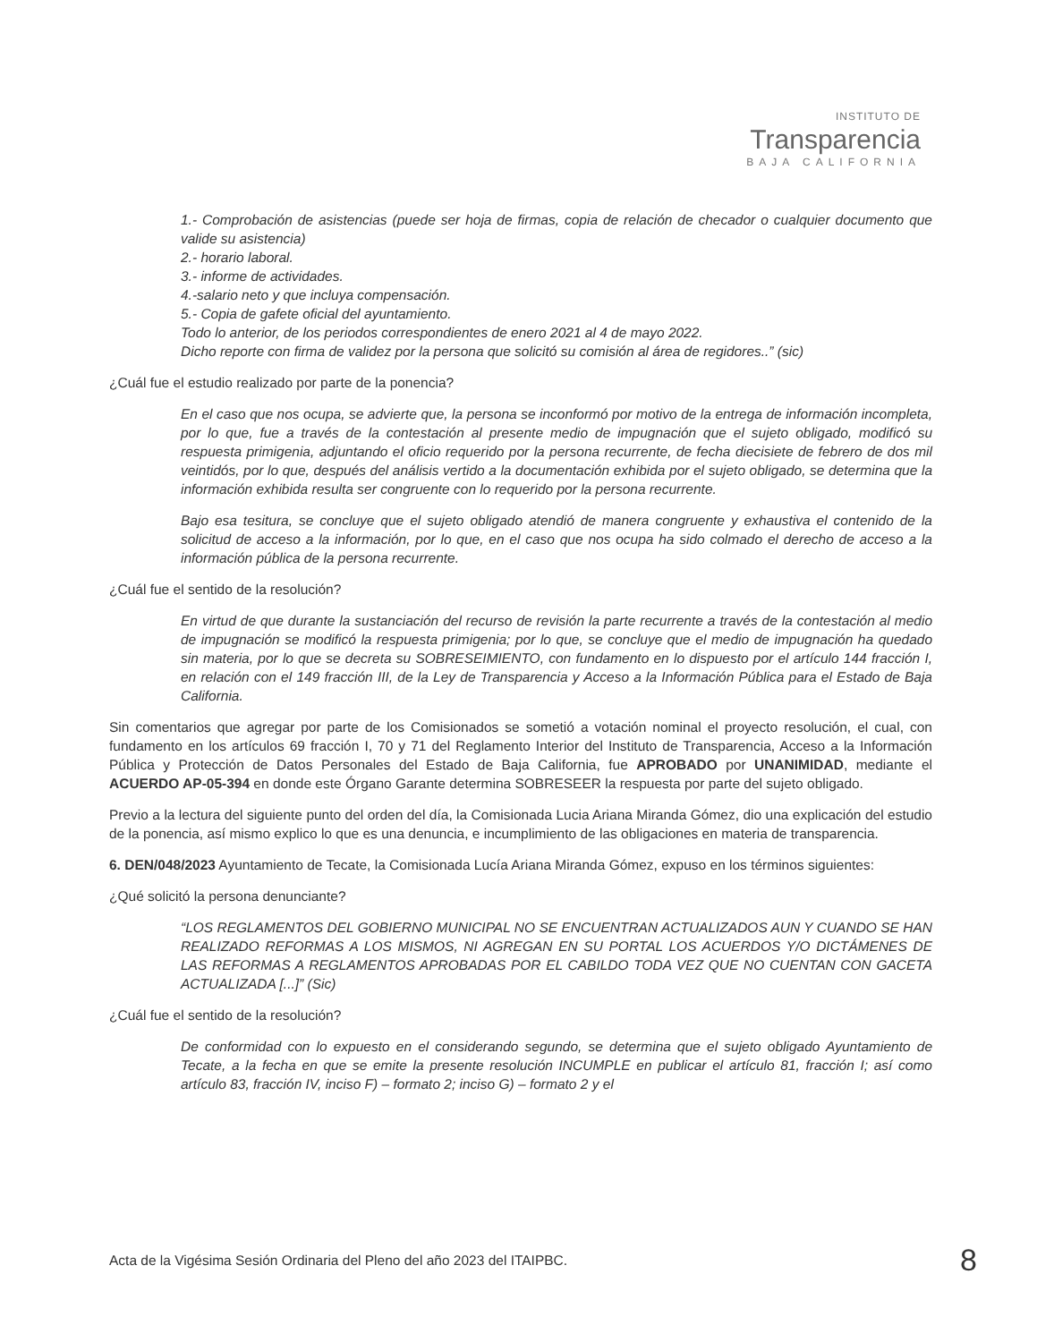INSTITUTO DE
Transparencia
BAJA CALIFORNIA
1.- Comprobación de asistencias (puede ser hoja de firmas, copia de relación de checador o cualquier documento que valide su asistencia)
2.- horario laboral.
3.- informe de actividades.
4.-salario neto y que incluya compensación.
5.- Copia de gafete oficial del ayuntamiento.
Todo lo anterior, de los periodos correspondientes de enero 2021 al 4 de mayo 2022.
Dicho reporte con firma de validez por la persona que solicitó su comisión al área de regidores..” (sic)
¿Cuál fue el estudio realizado por parte de la ponencia?
En el caso que nos ocupa, se advierte que, la persona se inconformó por motivo de la entrega de información incompleta, por lo que, fue a través de la contestación al presente medio de impugnación que el sujeto obligado, modificó su respuesta primigenia, adjuntando el oficio requerido por la persona recurrente, de fecha diecisiete de febrero de dos mil veintidós, por lo que, después del análisis vertido a la documentación exhibida por el sujeto obligado, se determina que la información exhibida resulta ser congruente con lo requerido por la persona recurrente.
Bajo esa tesitura, se concluye que el sujeto obligado atendió de manera congruente y exhaustiva el contenido de la solicitud de acceso a la información, por lo que, en el caso que nos ocupa ha sido colmado el derecho de acceso a la información pública de la persona recurrente.
¿Cuál fue el sentido de la resolución?
En virtud de que durante la sustanciación del recurso de revisión la parte recurrente a través de la contestación al medio de impugnación se modificó la respuesta primigenia; por lo que, se concluye que el medio de impugnación ha quedado sin materia, por lo que se decreta su SOBRESEIMIENTO, con fundamento en lo dispuesto por el artículo 144 fracción I, en relación con el 149 fracción III, de la Ley de Transparencia y Acceso a la Información Pública para el Estado de Baja California.
Sin comentarios que agregar por parte de los Comisionados se sometió a votación nominal el proyecto resolución, el cual, con fundamento en los artículos 69 fracción I, 70 y 71 del Reglamento Interior del Instituto de Transparencia, Acceso a la Información Pública y Protección de Datos Personales del Estado de Baja California, fue APROBADO por UNANIMIDAD, mediante el ACUERDO AP-05-394 en donde este Órgano Garante determina SOBRESEER la respuesta por parte del sujeto obligado.
Previo a la lectura del siguiente punto del orden del día, la Comisionada Lucia Ariana Miranda Gómez, dio una explicación del estudio de la ponencia, así mismo explico lo que es una denuncia, e incumplimiento de las obligaciones en materia de transparencia.
6. DEN/048/2023 Ayuntamiento de Tecate, la Comisionada Lucía Ariana Miranda Gómez, expuso en los términos siguientes:
¿Qué solicitó la persona denunciante?
“LOS REGLAMENTOS DEL GOBIERNO MUNICIPAL NO SE ENCUENTRAN ACTUALIZADOS AUN Y CUANDO SE HAN REALIZADO REFORMAS A LOS MISMOS, NI AGREGAN EN SU PORTAL LOS ACUERDOS Y/O DICTÁMENES DE LAS REFORMAS A REGLAMENTOS APROBADAS POR EL CABILDO TODA VEZ QUE NO CUENTAN CON GACETA ACTUALIZADA [...]” (Sic)
¿Cuál fue el sentido de la resolución?
De conformidad con lo expuesto en el considerando segundo, se determina que el sujeto obligado Ayuntamiento de Tecate, a la fecha en que se emite la presente resolución INCUMPLE en publicar el artículo 81, fracción I; así como artículo 83, fracción IV, inciso F) – formato 2; inciso G) – formato 2 y el
Acta de la Vigésima Sesión Ordinaria del Pleno del año 2023 del ITAIPBC. 8